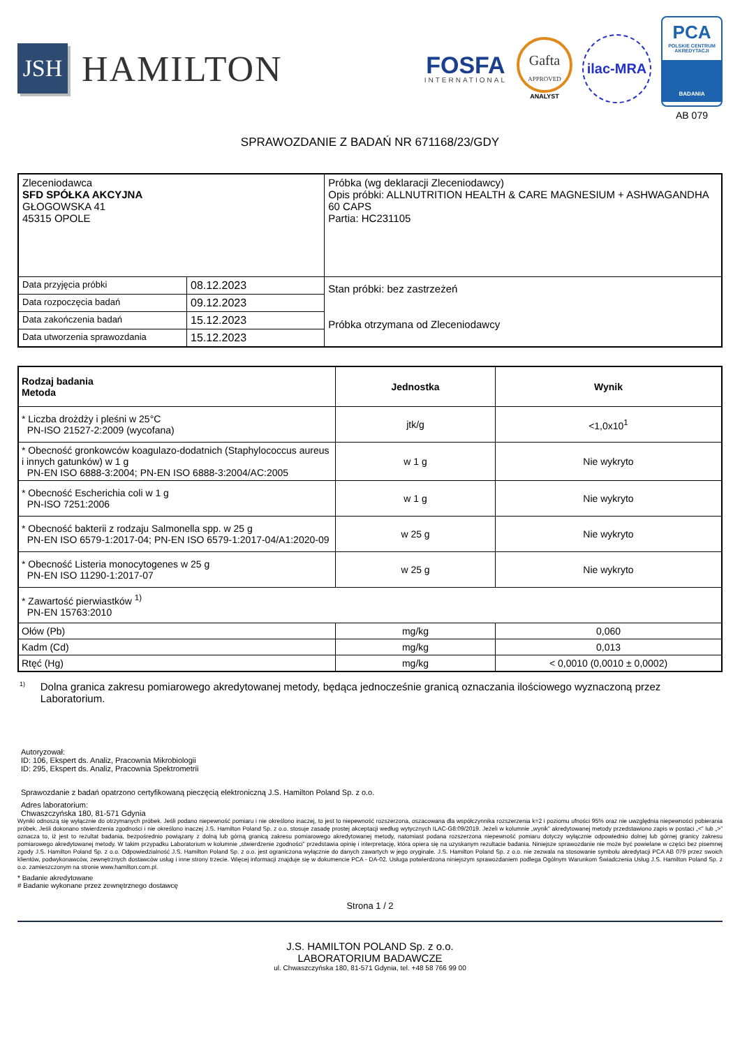JSH
HAMILTON
FOSFA
INTERNATIONAL
Gafta
APPROVED
ANALYST
ilac-MRA
PCA
POLSKIE CENTRUM AKREDYTACJI
BADANIA
AB 079
SPRAWOZDANIE Z BADAŃ NR 671168/23/GDY
| Zleceniodawca SFD SPÓŁKA AKCYJNA GŁOGOWSKA 41 45315 OPOLE | | Próbka (wg deklaracji Zleceniodawcy) Opis próbki: ALLNUTRITION HEALTH & CARE MAGNESIUM + ASHWAGANDHA 60 CAPS Partia: HC231105 |
| Data przyjęcia próbki | 08.12.2023 | Stan próbki: bez zastrzeżeń Próbka otrzymana od Zleceniodawcy |
| Data rozpoczęcia badań | 09.12.2023 | |
| Data zakończenia badań | 15.12.2023 | |
| Data utworzenia sprawozdania | 15.12.2023 | |
| Rodzaj badania Metoda | Jednostka | Wynik |
| --- | --- | --- |
| * Liczba drożdży i pleśni w 25°C PN-ISO 21527-2:2009 (wycofana) | jtk/g | <1,0x10<sup>1</sup> |
| * Obecność gronkowców koagulazo-dodatnich (Staphylococcus aureus i innych gatunków) w 1 g PN-EN ISO 6888-3:2004; PN-EN ISO 6888-3:2004/AC:2005 | w 1 g | Nie wykryto |
| * Obecność Escherichia coli w 1 g PN-ISO 7251:2006 | w 1 g | Nie wykryto |
| * Obecność bakterii z rodzaju Salmonella spp. w 25 g PN-EN ISO 6579-1:2017-04; PN-EN ISO 6579-1:2017-04/A1:2020-09 | w 25 g | Nie wykryto |
| * Obecność Listeria monocytogenes w 25 g PN-EN ISO 11290-1:2017-07 | w 25 g | Nie wykryto |
| * Zawartość pierwiastków <sup>1)</sup> PN-EN 15763:2010 | | |
| Ołów (Pb) | mg/kg | 0,060 |
| Kadm (Cd) | mg/kg | 0,013 |
| Rtęć (Hg) | mg/kg | < 0,0010 (0,0010 ± 0,0002) |
<sup>1)</sup>
Dolna granica zakresu pomiarowego akredytowanej metody, będąca jednocześnie granicą oznaczania ilościowego wyznaczoną przez Laboratorium.
Autoryzował:
ID: 106, Ekspert ds. Analiz, Pracownia Mikrobiologii
ID: 295, Ekspert ds. Analiz, Pracownia Spektrometrii
Sprawozdanie z badań opatrzono certyfikowaną pieczęcią elektroniczną J.S. Hamilton Poland Sp. z o.o.
Adres laboratorium:
Chwaszczyńska 180, 81-571 Gdynia
Wyniki odnoszą się wyłącznie do otrzymanych próbek. Jeśli podano niepewność pomiaru i nie określono inaczej, to jest to niepewność rozszerzona, oszacowana dla współczynnika rozszerzenia k=2 i poziomu ufności 95% oraz nie uwzględnia niepewności pobierania próbek. Jeśli dokonano stwierdzenia zgodności i nie określono inaczej J.S. Hamilton Poland Sp. z o.o. stosuje zasadę prostej akceptacji według wytycznych ILAC-G8:09/2019. Jeżeli w kolumnie „wynik” akredytowanej metody przedstawiono zapis w postaci „<” lub „>” oznacza to, iż jest to rezultat badania, bezpośrednio powiązany z dolną lub górną granicą zakresu pomiarowego akredytowanej metody, natomiast podana rozszerzona niepewność pomiaru dotyczy wyłącznie odpowiednio dolnej lub górnej granicy zakresu pomiarowego akredytowanej metody. W takim przypadku Laboratorium w kolumnie „stwierdzenie zgodności” przedstawia opinię i interpretację, która opiera się na uzyskanym rezultacie badania. Niniejsze sprawozdanie nie może być powielane w części bez pisemnej zgody J.S. Hamilton Poland Sp. z o.o. Odpowiedzialność J.S. Hamilton Poland Sp. z o.o. jest ograniczona wyłącznie do danych zawartych w jego oryginale. J.S. Hamilton Poland Sp. z o.o. nie zezwala na stosowanie symbolu akredytacji PCA AB 079 przez swoich klientów, podwykonawców, zewnętrznych dostawców usług i inne strony trzecie. Więcej informacji znajduje się w dokumencie PCA - DA-02. Usługa potwierdzona niniejszym sprawozdaniem podlega Ogólnym Warunkom Świadczenia Usług J.S. Hamilton Poland Sp. z o.o. zamieszczonym na stronie www.hamilton.com.pl.
* Badanie akredytowane
# Badanie wykonane przez zewnętrznego dostawcę
Strona 1 / 2
J.S. HAMILTON POLAND Sp. z o.o.
LABORATORIUM BADAWCZE
ul. Chwaszczyńska 180, 81-571 Gdynia, tel. +48 58 766 99 00